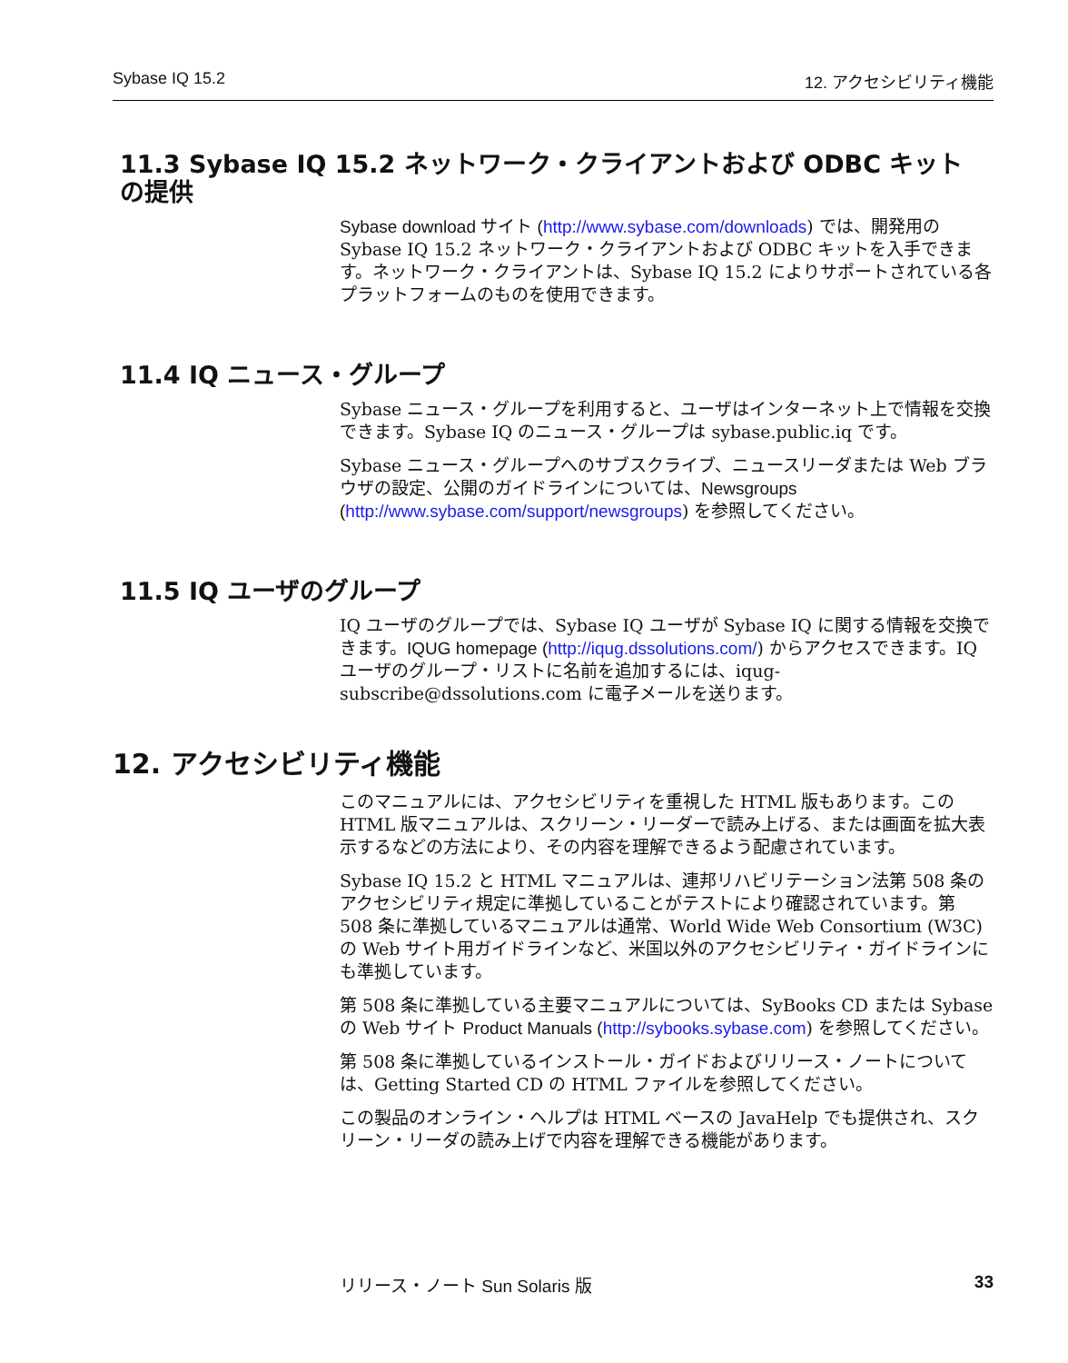Sybase IQ 15.2 12. アクセシビリティ機能
11.3 Sybase IQ 15.2 ネットワーク・クライアントおよび ODBC キット の提供
Sybase download サイト (http://www.sybase.com/downloads) では、開発用の Sybase IQ 15.2 ネットワーク・クライアントおよび ODBC キットを入手できます。ネットワーク・クライアントは、Sybase IQ 15.2 によりサポートされている各プラットフォームのものを使用できます。
11.4 IQ ニュース・グループ
Sybase ニュース・グループを利用すると、ユーザはインターネット上で情報を交換できます。Sybase IQ のニュース・グループは sybase.public.iq です。
Sybase ニュース・グループへのサブスクライブ、ニュースリーダまたは Web ブラウザの設定、公開のガイドラインについては、Newsgroups (http://www.sybase.com/support/newsgroups) を参照してください。
11.5 IQ ユーザのグループ
IQ ユーザのグループでは、Sybase IQ ユーザが Sybase IQ に関する情報を交換できます。IQUG homepage (http://iqug.dssolutions.com/) からアクセスできます。IQ ユーザのグループ・リストに名前を追加するには、iqug-subscribe@dssolutions.com に電子メールを送ります。
12. アクセシビリティ機能
このマニュアルには、アクセシビリティを重視した HTML 版もあります。この HTML 版マニュアルは、スクリーン・リーダーで読み上げる、または画面を拡大表示するなどの方法により、その内容を理解できるよう配慮されています。
Sybase IQ 15.2 と HTML マニュアルは、連邦リハビリテーション法第 508 条のアクセシビリティ規定に準拠していることがテストにより確認されています。第 508 条に準拠しているマニュアルは通常、World Wide Web Consortium (W3C) の Web サイト用ガイドラインなど、米国以外のアクセシビリティ・ガイドラインにも準拠しています。
第 508 条に準拠している主要マニュアルについては、SyBooks CD または Sybase の Web サイト Product Manuals (http://sybooks.sybase.com) を参照してください。
第 508 条に準拠しているインストール・ガイドおよびリリース・ノートについては、Getting Started CD の HTML ファイルを参照してください。
この製品のオンライン・ヘルプは HTML ベースの JavaHelp でも提供され、スクリーン・リーダの読み上げで内容を理解できる機能があります。
リリース・ノート Sun Solaris 版 33